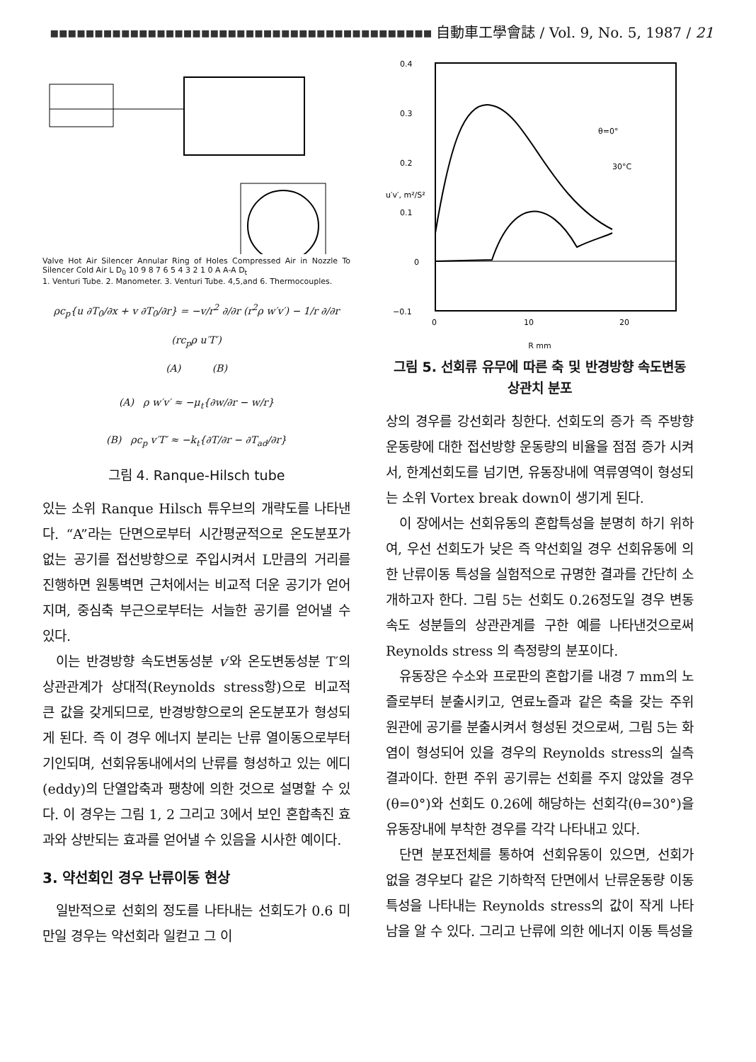▪▪▪▪▪▪▪▪▪▪▪▪▪▪▪▪▪▪▪▪▪▪▪▪▪▪▪▪▪▪▪▪▪▪▪▪▪▪▪▪▪▪▪ 自動車工學會誌 / Vol. 9, No. 5, 1987 / 21
Valve Hot Air Silencer Annular Ring of Holes Compressed Air in Nozzle To Silencer Cold Air L D<sub>0</sub> 10 9 8 7 6 5 4 3 2 1 0 A A-A D<sub>t</sub>
1. Venturi Tube. 2. Manometer. 3. Venturi Tube. 4,5,and 6. Thermocouples.
ρc<sub>p</sub>{u ∂T<sub>0</sub>/∂x + v ∂T<sub>0</sub>/∂r} = −v/r<sup>2</sup> ∂/∂r (r<sup>2</sup>ρ w′v′) − 1/r ∂/∂r (rc<sub>p</sub>ρ u′T′)
(A) (B)
(A) ρ w′v′ ≈ −μ<sub>t</sub>{∂w/∂r − w/r}
(B) ρc<sub>p</sub> v′T′ ≈ −k<sub>t</sub>{∂T/∂r − ∂T<sub>ad</sub>/∂r}
그림 4. Ranque-Hilsch tube
있는 소위 Ranque Hilsch 튜우브의 개략도를 나타낸다. “A”라는 단면으로부터 시간평균적으로 온도분포가 없는 공기를 접선방향으로 주입시켜서 L만큼의 거리를 진행하면 원통벽면 근처에서는 비교적 더운 공기가 얻어지며, 중심축 부근으로부터는 서늘한 공기를 얻어낼 수 있다.
이는 반경방향 속도변동성분 v′와 온도변동성분 T′의 상관관계가 상대적(Reynolds stress항)으로 비교적 큰 값을 갖게되므로, 반경방향으로의 온도분포가 형성되게 된다. 즉 이 경우 에너지 분리는 난류 열이동으로부터 기인되며, 선회유동내에서의 난류를 형성하고 있는 에디(eddy)의 단열압축과 팽창에 의한 것으로 설명할 수 있다. 이 경우는 그림 1, 2 그리고 3에서 보인 혼합촉진 효과와 상반되는 효과를 얻어낼 수 있음을 시사한 예이다.
3. 약선회인 경우 난류이동 현상
일반적으로 선회의 정도를 나타내는 선회도가 0.6 미만일 경우는 약선회라 일컫고 그 이
0.4
0.3
0.2
0.1
0
−0.1
0
10
20
θ=0°
30°C
u′v′, m²/S²
R mm
그림 5. 선회류 유무에 따른 축 및 반경방향 속도변동 상관치 분포
상의 경우를 강선회라 칭한다. 선회도의 증가 즉 주방향 운동량에 대한 접선방향 운동량의 비율을 점점 증가 시켜서, 한계선회도를 넘기면, 유동장내에 역류영역이 형성되는 소위 Vortex break down이 생기게 된다.
이 장에서는 선회유동의 혼합특성을 분명히 하기 위하여, 우선 선회도가 낮은 즉 약선회일 경우 선회유동에 의한 난류이동 특성을 실험적으로 규명한 결과를 간단히 소개하고자 한다. 그림 5는 선회도 0.26정도일 경우 변동속도 성분들의 상관관계를 구한 예를 나타낸것으로써 Reynolds stress 의 측정량의 분포이다.
유동장은 수소와 프로판의 혼합기를 내경 7 mm의 노즐로부터 분출시키고, 연료노즐과 같은 축을 갖는 주위 원관에 공기를 분출시켜서 형성된 것으로써, 그림 5는 화염이 형성되어 있을 경우의 Reynolds stress의 실측결과이다. 한편 주위 공기류는 선회를 주지 않았을 경우(θ=0°)와 선회도 0.26에 해당하는 선회각(θ=30°)을 유동장내에 부착한 경우를 각각 나타내고 있다.
단면 분포전체를 통하여 선회유동이 있으면, 선회가 없을 경우보다 같은 기하학적 단면에서 난류운동량 이동 특성을 나타내는 Reynolds stress의 값이 작게 나타남을 알 수 있다. 그리고 난류에 의한 에너지 이동 특성을